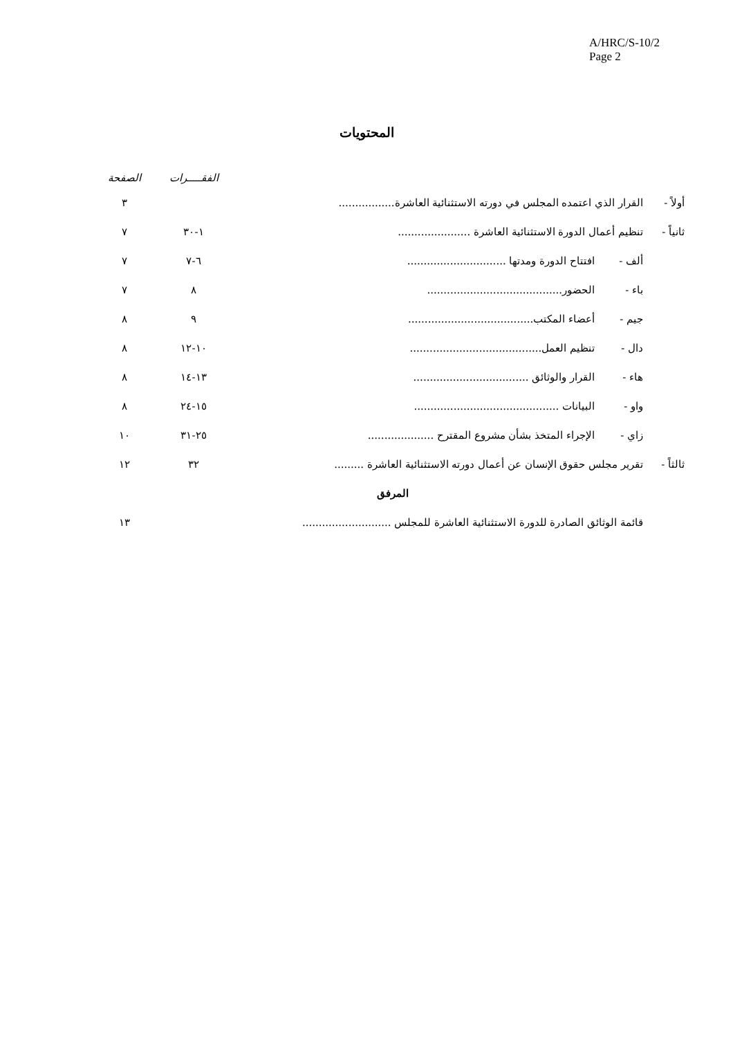A/HRC/S-10/2
Page 2
المحتويات
| | | | الفقـــــرات | الصفحة |
| --- | --- | --- | --- | --- |
| أولاً - | القرار الذي اعتمده المجلس في دورته الاستثنائية العاشرة................. | | | ٣ |
| ثانياً - | تنظيم أعمال الدورة الاستثنائية العاشرة ...................... | | ١-٣٠ | ٧ |
| | ألف - | افتتاح الدورة ومدتها .............................. | ٦-٧ | ٧ |
| | باء - | الحضور......................................... | ٨ | ٧ |
| | جيم - | أعضاء المكتب...................................... | ٩ | ٨ |
| | دال - | تنظيم العمل........................................ | ١٠-١٢ | ٨ |
| | هاء - | القرار والوثائق ................................... | ١٣-١٤ | ٨ |
| | واو - | البيانات ............................................ | ١٥-٢٤ | ٨ |
| | زاي - | الإجراء المتخذ بشأن مشروع المقترح .................... | ٢٥-٣١ | ١٠ |
| ثالثاً - | تقرير مجلس حقوق الإنسان عن أعمال دورته الاستثنائية العاشرة ......... | | ٣٢ | ١٢ |
| المرفق | | | | |
| | قائمة الوثائق الصادرة للدورة الاستثنائية العاشرة للمجلس ........................... | | | ١٣ |